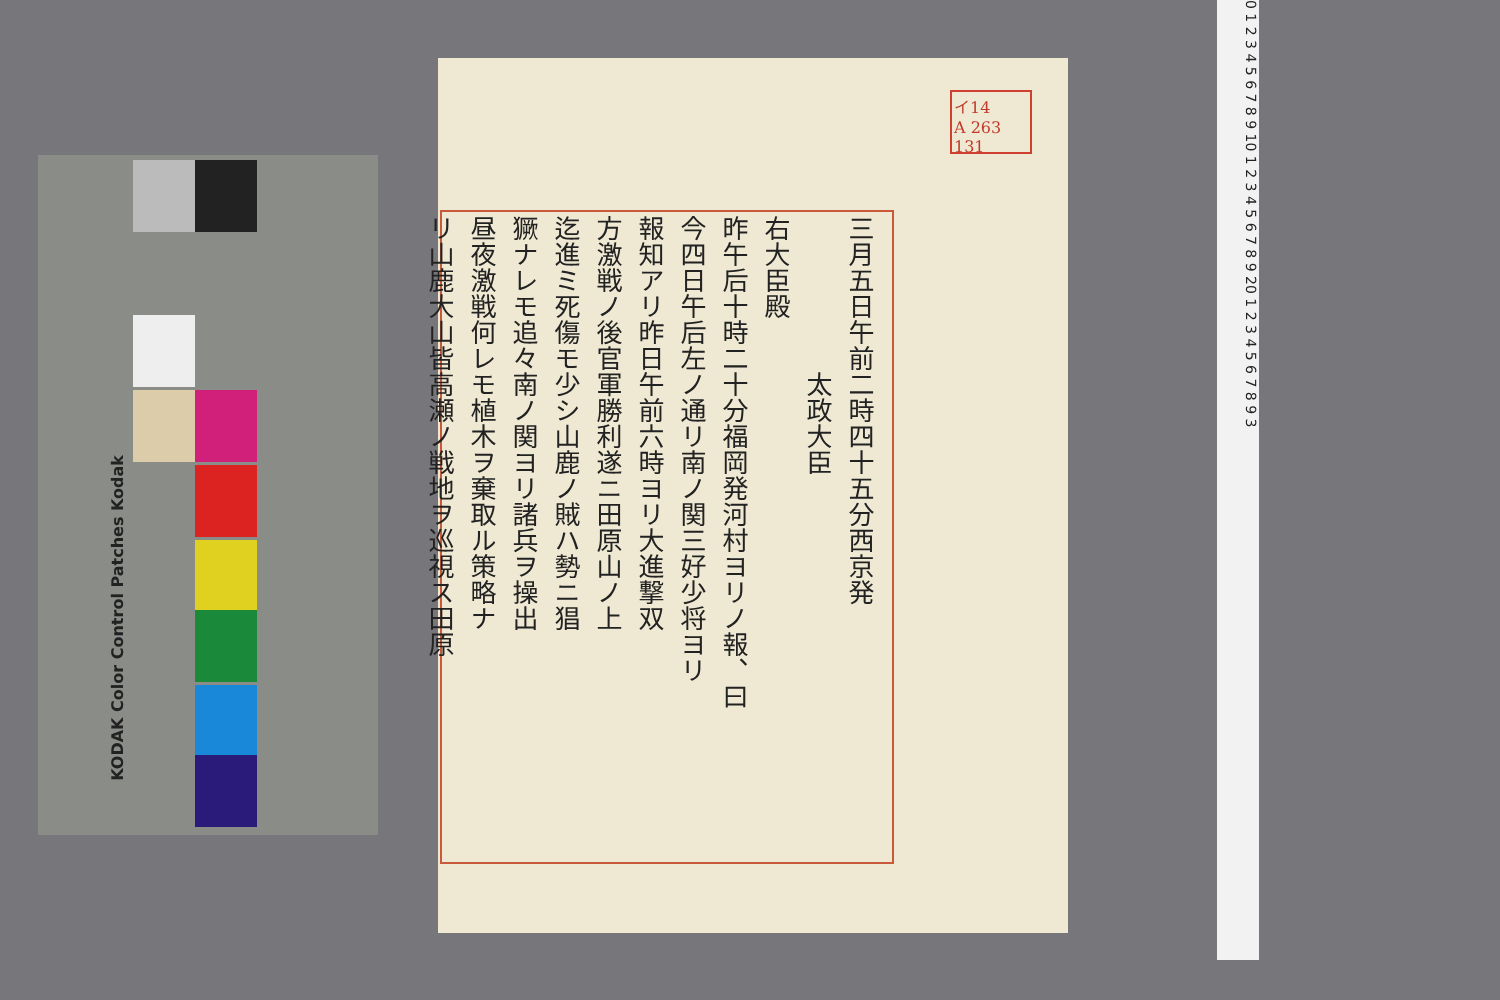KODAK Color Control Patches Kodak
イ14
A 263
131
三月五日午前二時四十五分西京発
　　　　　　太政大臣
右大臣殿
昨午后十時二十分福岡発河村ヨリノ報、曰
今四日午后左ノ通リ南ノ関三好少将ヨリ
報知アリ昨日午前六時ヨリ大進撃双
方激戦ノ後官軍勝利遂ニ田原山ノ上
迄進ミ死傷モ少シ山鹿ノ賊ハ勢ニ猖
獗ナレモ追々南ノ関ヨリ諸兵ヲ操出
昼夜激戦何レモ植木ヲ棄取ル策略ナ
リ山鹿大山皆高瀬ノ戦地ヲ巡視ス田原
0 1 2 3 4 5 6 7 8 9 10 1 2 3 4 5 6 7 8 9 20 1 2 3 4 5 6 7 8 9 3